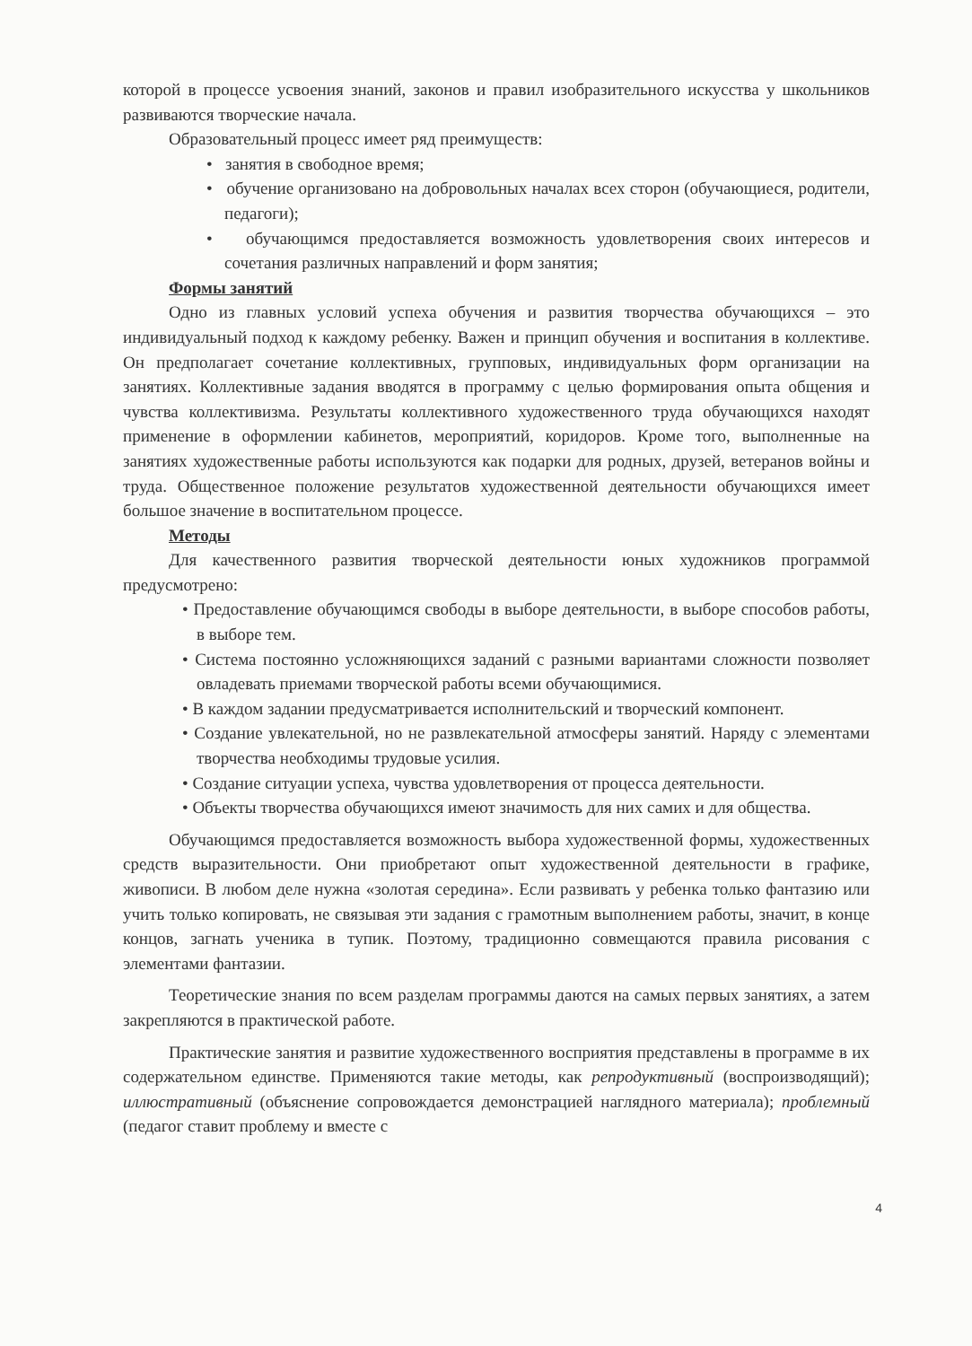которой в процессе усвоения знаний, законов и правил изобразительного искусства у школьников развиваются творческие начала.
Образовательный процесс имеет ряд преимуществ:
• занятия в свободное время;
• обучение организовано на добровольных началах всех сторон (обучающиеся, родители, педагоги);
• обучающимся предоставляется возможность удовлетворения своих интересов и сочетания различных направлений и форм занятия;
Формы занятий
Одно из главных условий успеха обучения и развития творчества обучающихся – это индивидуальный подход к каждому ребенку. Важен и принцип обучения и воспитания в коллективе. Он предполагает сочетание коллективных, групповых, индивидуальных форм организации на занятиях. Коллективные задания вводятся в программу с целью формирования опыта общения и чувства коллективизма. Результаты коллективного художественного труда обучающихся находят применение в оформлении кабинетов, мероприятий, коридоров. Кроме того, выполненные на занятиях художественные работы используются как подарки для родных, друзей, ветеранов войны и труда. Общественное положение результатов художественной деятельности обучающихся имеет большое значение в воспитательном процессе.
Методы
Для качественного развития творческой деятельности юных художников программой предусмотрено:
• Предоставление обучающимся свободы в выборе деятельности, в выборе способов работы, в выборе тем.
• Система постоянно усложняющихся заданий с разными вариантами сложности позволяет овладевать приемами творческой работы всеми обучающимися.
• В каждом задании предусматривается исполнительский и творческий компонент.
• Создание увлекательной, но не развлекательной атмосферы занятий. Наряду с элементами творчества необходимы трудовые усилия.
• Создание ситуации успеха, чувства удовлетворения от процесса деятельности.
• Объекты творчества обучающихся имеют значимость для них самих и для общества.
Обучающимся предоставляется возможность выбора художественной формы, художественных средств выразительности. Они приобретают опыт художественной деятельности в графике, живописи. В любом деле нужна «золотая середина». Если развивать у ребенка только фантазию или учить только копировать, не связывая эти задания с грамотным выполнением работы, значит, в конце концов, загнать ученика в тупик. Поэтому, традиционно совмещаются правила рисования с элементами фантазии.
Теоретические знания по всем разделам программы даются на самых первых занятиях, а затем закрепляются в практической работе.
Практические занятия и развитие художественного восприятия представлены в программе в их содержательном единстве. Применяются такие методы, как репродуктивный (воспроизводящий); иллюстративный (объяснение сопровождается демонстрацией наглядного материала); проблемный (педагог ставит проблему и вместе с
4